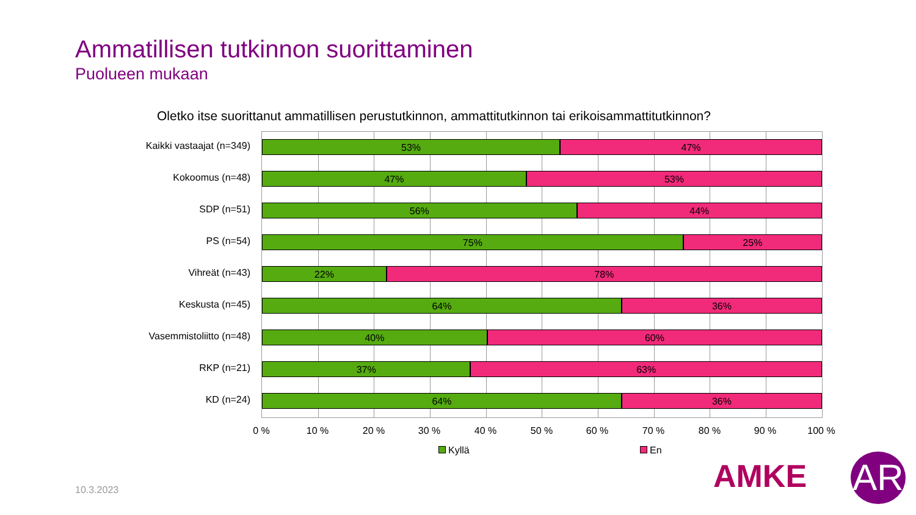Ammatillisen tutkinnon suorittaminen
Puolueen mukaan
Oletko itse suorittanut ammatillisen perustutkinnon, ammattitutkinnon tai erikoisammattitutkinnon?
53% 47%
47% 53%
56% 44%
75% 25%
22% 78%
64% 36%
40% 60%
37% 63%
64% 36%
Kaikki vastaajat (n=349)
Kokoomus (n=48)
SDP (n=51)
PS (n=54)
Vihreät (n=43)
Keskusta (n=45)
Vasemmistoliitto (n=48)
RKP (n=21)
KD (n=24)
0 % 10 % 20 % 30 % 40 % 50 % 60 % 70 % 80 % 90 % 100 %
Kyllä En
10.3.2023 AMKE AR